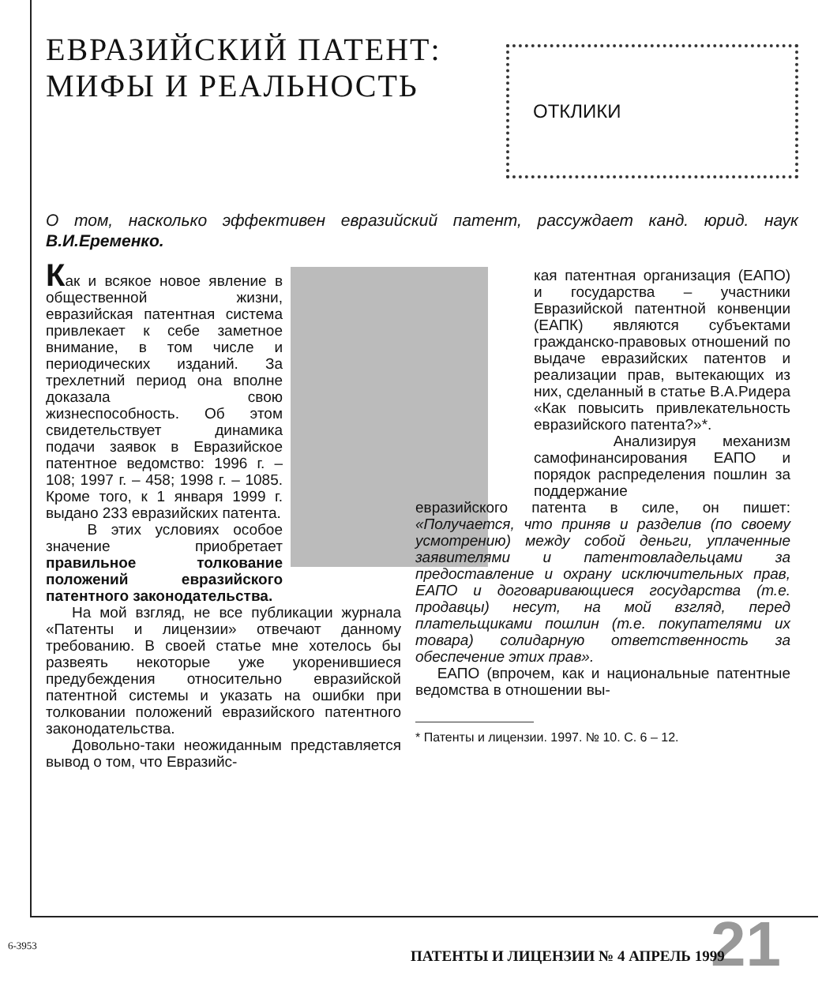ЕВРАЗИЙСКИЙ ПАТЕНТ:
МИФЫ И РЕАЛЬНОСТЬ
ОТКЛИКИ
О том, насколько эффективен евразийский патент, рассуждает канд. юрид. наук В.И.Еременко.
Как и всякое новое явление в общественной жизни, евразийская патентная система привлекает к себе заметное внимание, в том числе и периодических изданий. За трехлетний период она вполне доказала свою жизнеспособность. Об этом свидетельствует динамика подачи заявок в Евразийское патентное ведомство: 1996 г. – 108; 1997 г. – 458; 1998 г. – 1085. Кроме того, к 1 января 1999 г. выдано 233 евразийских патента.
В этих условиях особое значение приобретает правильное толкование положений евразийского патентного законодательства.
На мой взгляд, не все публикации журнала «Патенты и лицензии» отвечают данному требованию. В своей статье мне хотелось бы развеять некоторые уже укоренившиеся предубеждения относительно евразийской патентной системы и указать на ошибки при толковании положений евразийского патентного законодательства.
Довольно-таки неожиданным представляется вывод о том, что Евразийс-
кая патентная организация (ЕАПО) и государства – участники Евразийской патентной конвенции (ЕАПК) являются субъектами гражданско-правовых отношений по выдаче евразийских патентов и реализации прав, вытекающих из них, сделанный в статье В.А.Ридера «Как повысить привлекательность евразийского патента?»*.
Анализируя механизм самофинансирования ЕАПО и порядок распределения пошлин за поддержание
евразийского патента в силе, он пишет: «Получается, что приняв и разделив (по своему усмотрению) между собой деньги, уплаченные заявителями и патентовладельцами за предоставление и охрану исключительных прав, ЕАПО и договаривающиеся государства (т.е. продавцы) несут, на мой взгляд, перед плательщиками пошлин (т.е. покупателями их товара) солидарную ответственность за обеспечение этих прав».
ЕАПО (впрочем, как и национальные патентные ведомства в отношении вы-
* Патенты и лицензии. 1997. № 10. С. 6 – 12.
6-3953 21
ПАТЕНТЫ И ЛИЦЕНЗИИ № 4 АПРЕЛЬ 1999